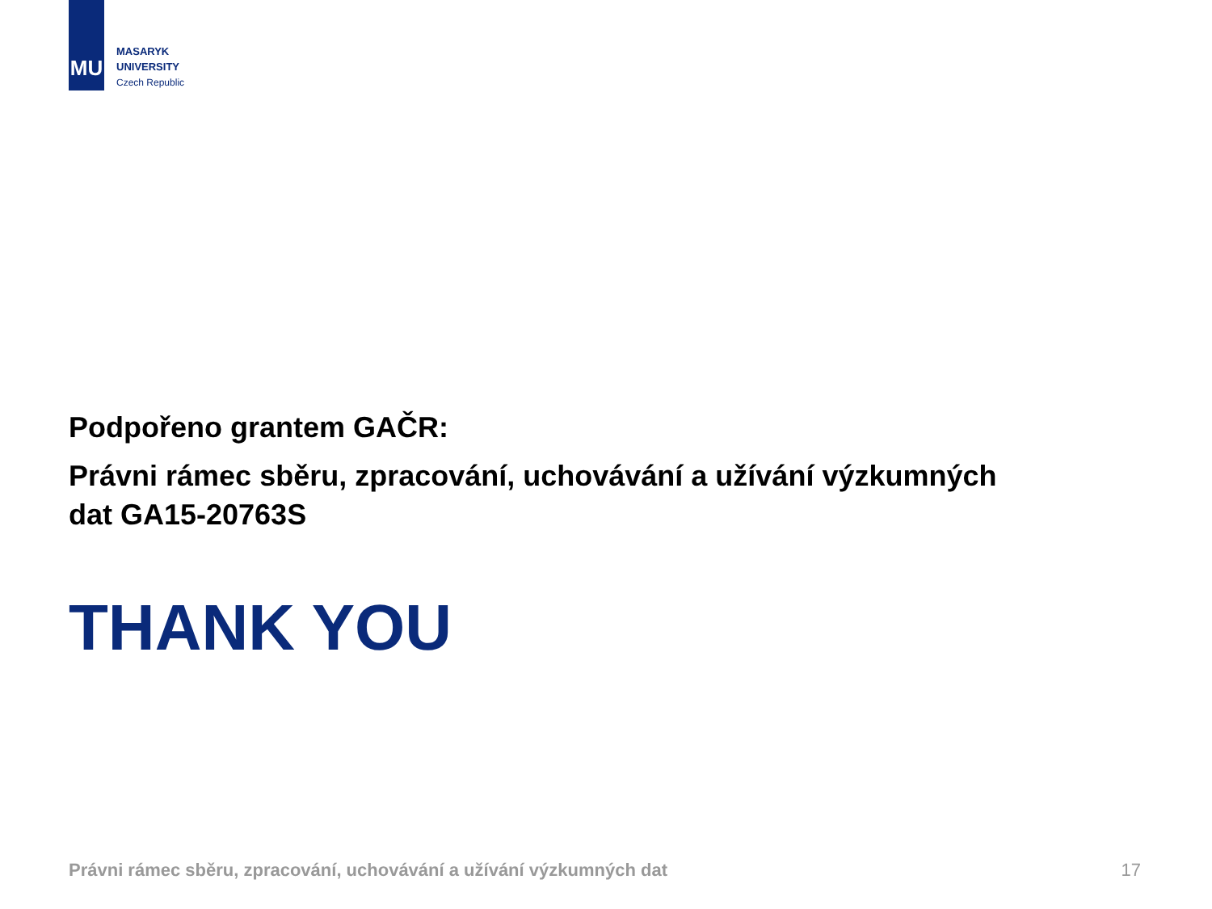MU
MASARYK
UNIVERSITY
Czech Republic
Podpořeno grantem GAČR:
Právni rámec sběru, zpracování, uchovávání a užívání výzkumných dat GA15-20763S
THANK YOU
Právni rámec sběru, zpracování, uchovávání a užívání výzkumných dat 17